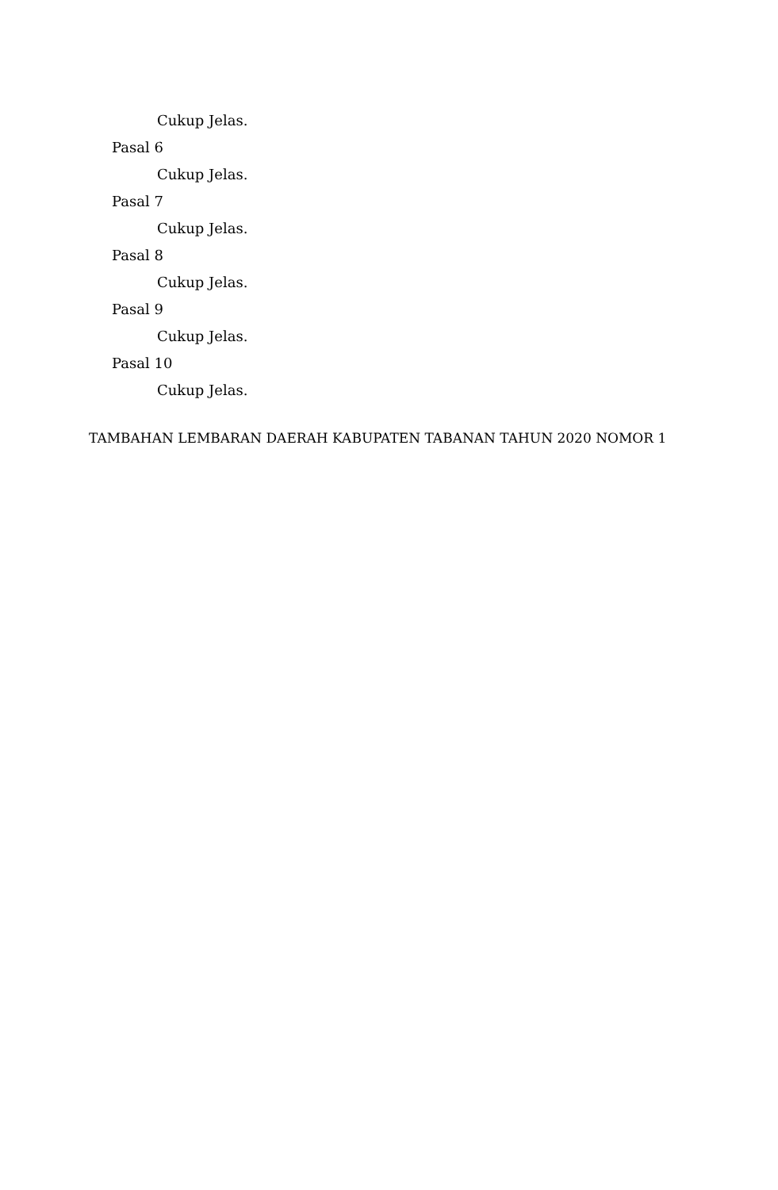Cukup Jelas.
Pasal 6
Cukup Jelas.
Pasal 7
Cukup Jelas.
Pasal 8
Cukup Jelas.
Pasal 9
Cukup Jelas.
Pasal 10
Cukup Jelas.
TAMBAHAN LEMBARAN DAERAH KABUPATEN TABANAN TAHUN 2020 NOMOR 1